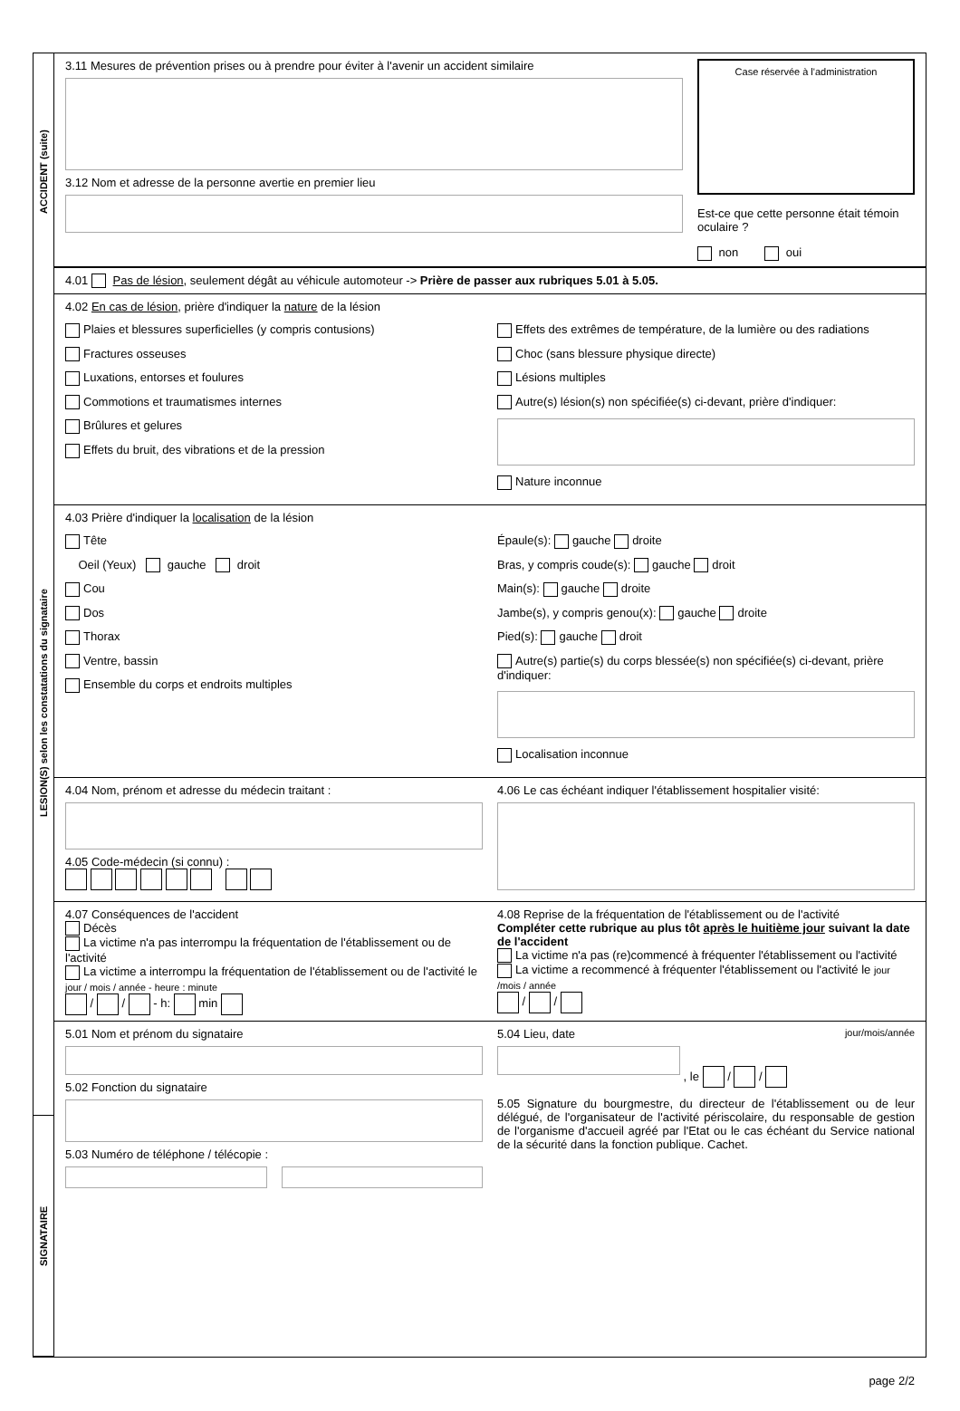ACCIDENT (suite)
LESION(S) selon les constatations du signataire
SIGNATAIRE
3.11 Mesures de prévention prises ou à prendre pour éviter à l'avenir un accident similaire
3.12 Nom et adresse de la personne avertie en premier lieu
Case réservée à l'administration
Est-ce que cette personne était témoin oculaire ?
non oui
4.01 Pas de lésion, seulement dégât au véhicule automoteur -> Prière de passer aux rubriques 5.01 à 5.05.
4.02 En cas de lésion, prière d'indiquer la nature de la lésion
Plaies et blessures superficielles (y compris contusions)
Fractures osseuses
Luxations, entorses et foulures
Commotions et traumatismes internes
Brûlures et gelures
Effets du bruit, des vibrations et de la pression
Effets des extrêmes de température, de la lumière ou des radiations
Choc (sans blessure physique directe)
Lésions multiples
Autre(s) lésion(s) non spécifiée(s) ci-devant, prière d'indiquer:
Nature inconnue
4.03 Prière d'indiquer la localisation de la lésion
Tête
Oeil (Yeux) gauche droit
Cou
Dos
Thorax
Ventre, bassin
Ensemble du corps et endroits multiples
Épaule(s): gauche droite
Bras, y compris coude(s): gauche droit
Main(s): gauche droite
Jambe(s), y compris genou(x): gauche droite
Pied(s): gauche droit
Autre(s) partie(s) du corps blessée(s) non spécifiée(s) ci-devant, prière d'indiquer:
Localisation inconnue
4.04 Nom, prénom et adresse du médecin traitant :
4.05 Code-médecin (si connu) :
4.06 Le cas échéant indiquer l'établissement hospitalier visité:
4.07 Conséquences de l'accident
Décès
La victime n'a pas interrompu la fréquentation de l'établissement ou de l'activité
La victime a interrompu la fréquentation de l'établissement ou de l'activité le jour / mois / année - heure : minute
/ / - h: min
4.08 Reprise de la fréquentation de l'établissement ou de l'activité
Compléter cette rubrique au plus tôt après le huitième jour suivant la date de l'accident
La victime n'a pas (re)commencé à fréquenter l'établissement ou l'activité
La victime a recommencé à fréquenter l'établissement ou l'activité le jour /mois / année
/ /
5.01 Nom et prénom du signataire
5.02 Fonction du signataire
5.03 Numéro de téléphone / télécopie :
5.04 Lieu, date jour/mois/année
, le / /
5.05 Signature du bourgmestre, du directeur de l'établissement ou de leur délégué, de l'organisateur de l'activité périscolaire, du responsable de gestion de l'organisme d'accueil agréé par l'Etat ou le cas échéant du Service national de la sécurité dans la fonction publique. Cachet.
page 2/2